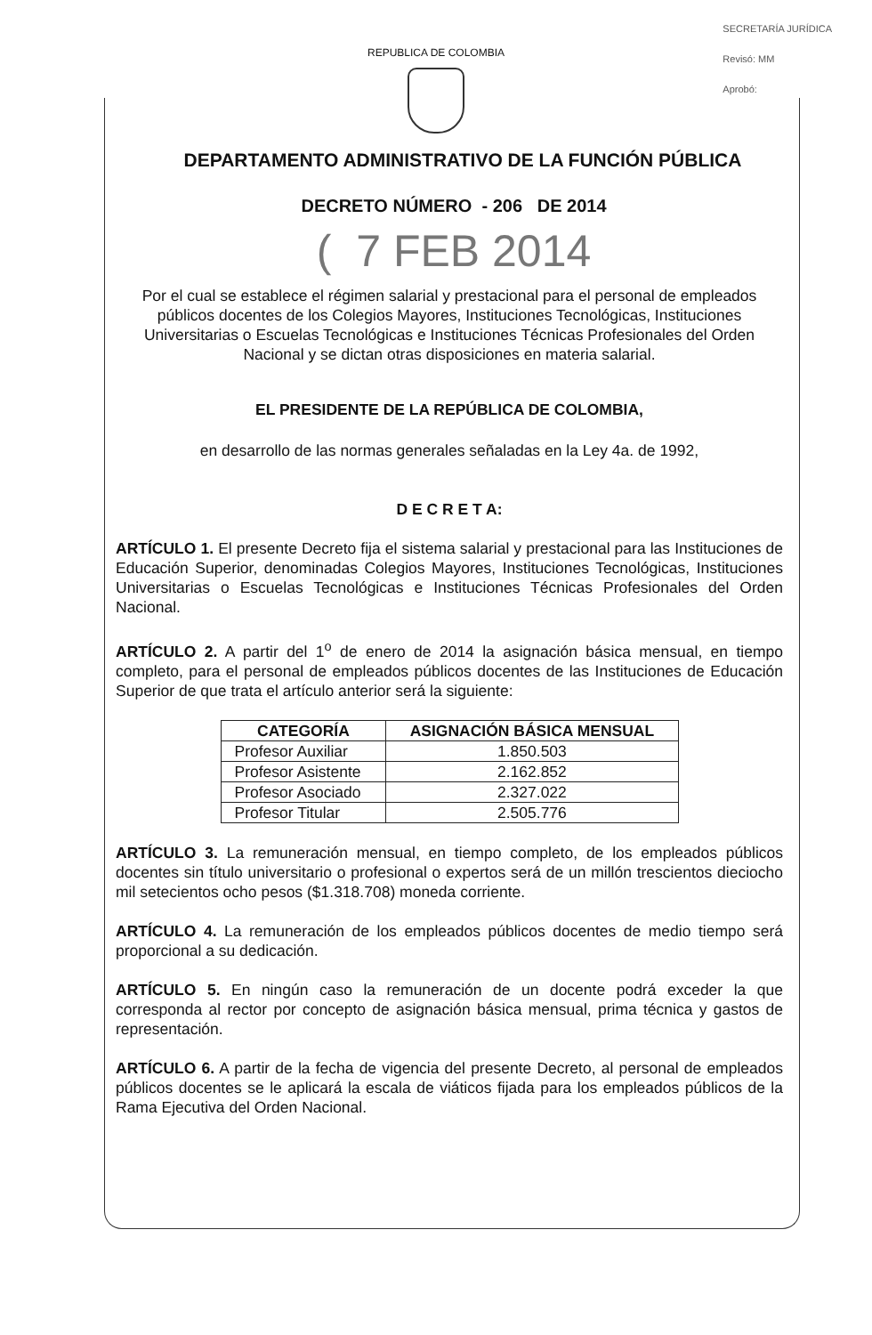SECRETARÍA JURÍDICA
Revisó: MM
Aprobó:
REPUBLICA DE COLOMBIA
DEPARTAMENTO ADMINISTRATIVO DE LA FUNCIÓN PÚBLICA
DECRETO NÚMERO - 206 DE 2014
( 7 FEB 2014
Por el cual se establece el régimen salarial y prestacional para el personal de empleados públicos docentes de los Colegios Mayores, Instituciones Tecnológicas, Instituciones Universitarias o Escuelas Tecnológicas e Instituciones Técnicas Profesionales del Orden Nacional y se dictan otras disposiciones en materia salarial.
EL PRESIDENTE DE LA REPÚBLICA DE COLOMBIA,
en desarrollo de las normas generales señaladas en la Ley 4a. de 1992,
D E C R E T A:
ARTÍCULO 1. El presente Decreto fija el sistema salarial y prestacional para las Instituciones de Educación Superior, denominadas Colegios Mayores, Instituciones Tecnológicas, Instituciones Universitarias o Escuelas Tecnológicas e Instituciones Técnicas Profesionales del Orden Nacional.
ARTÍCULO 2. A partir del 1<sup>o</sup> de enero de 2014 la asignación básica mensual, en tiempo completo, para el personal de empleados públicos docentes de las Instituciones de Educación Superior de que trata el artículo anterior será la siguiente:
| CATEGORÍA | ASIGNACIÓN BÁSICA MENSUAL |
| --- | --- |
| Profesor Auxiliar | 1.850.503 |
| Profesor Asistente | 2.162.852 |
| Profesor Asociado | 2.327.022 |
| Profesor Titular | 2.505.776 |
ARTÍCULO 3. La remuneración mensual, en tiempo completo, de los empleados públicos docentes sin título universitario o profesional o expertos será de un millón trescientos dieciocho mil setecientos ocho pesos ($1.318.708) moneda corriente.
ARTÍCULO 4. La remuneración de los empleados públicos docentes de medio tiempo será proporcional a su dedicación.
ARTÍCULO 5. En ningún caso la remuneración de un docente podrá exceder la que corresponda al rector por concepto de asignación básica mensual, prima técnica y gastos de representación.
ARTÍCULO 6. A partir de la fecha de vigencia del presente Decreto, al personal de empleados públicos docentes se le aplicará la escala de viáticos fijada para los empleados públicos de la Rama Ejecutiva del Orden Nacional.